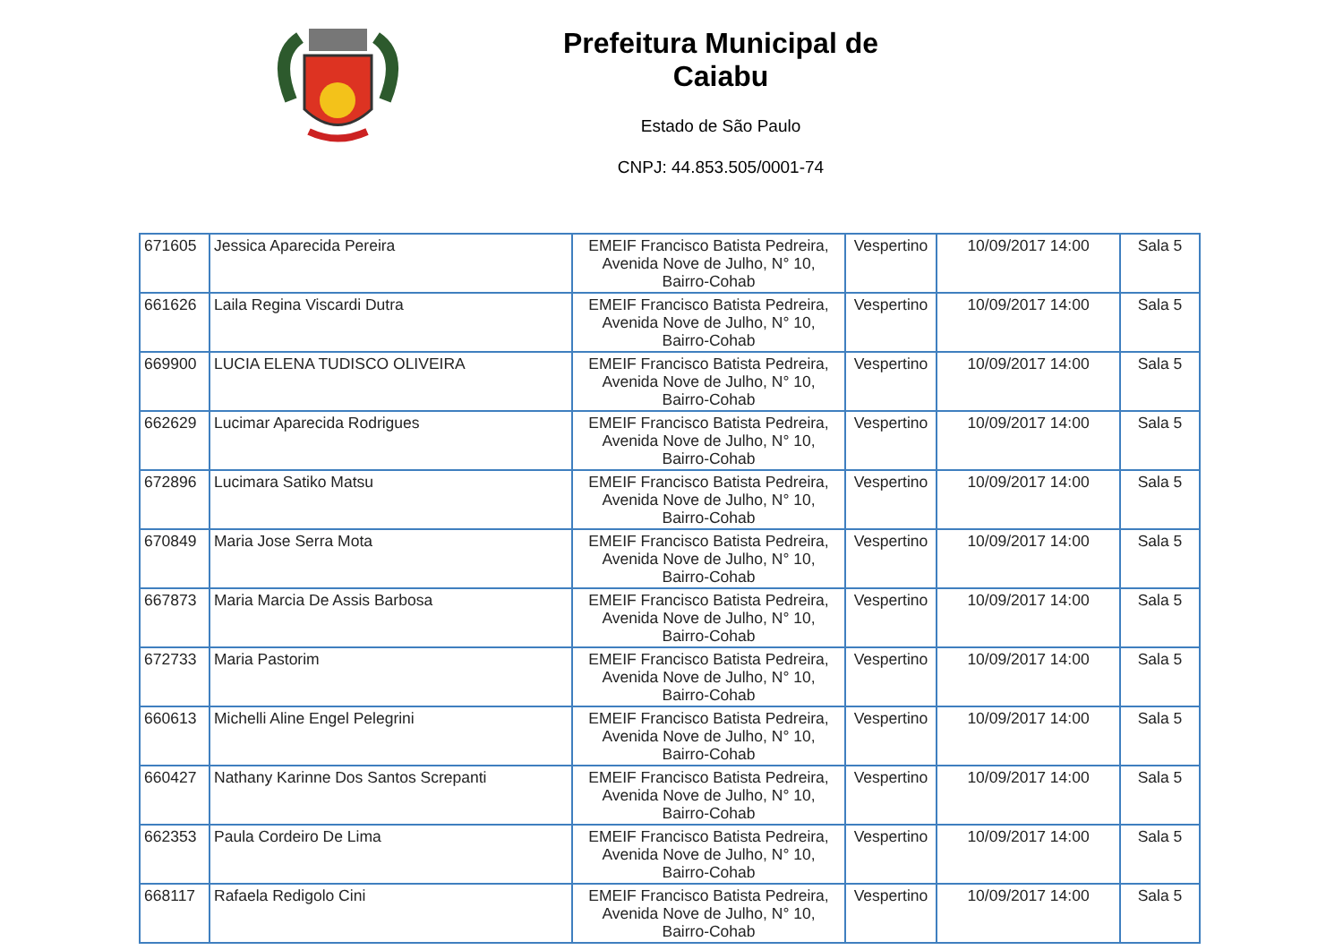Prefeitura Municipal de Caiabu
Estado de São Paulo
CNPJ: 44.853.505/0001-74
| 671605 | Jessica Aparecida Pereira | EMEIF Francisco Batista Pedreira, Avenida Nove de Julho, N° 10, Bairro-Cohab | Vespertino | 10/09/2017 14:00 | Sala 5 |
| 661626 | Laila Regina Viscardi Dutra | EMEIF Francisco Batista Pedreira, Avenida Nove de Julho, N° 10, Bairro-Cohab | Vespertino | 10/09/2017 14:00 | Sala 5 |
| 669900 | LUCIA ELENA TUDISCO OLIVEIRA | EMEIF Francisco Batista Pedreira, Avenida Nove de Julho, N° 10, Bairro-Cohab | Vespertino | 10/09/2017 14:00 | Sala 5 |
| 662629 | Lucimar Aparecida Rodrigues | EMEIF Francisco Batista Pedreira, Avenida Nove de Julho, N° 10, Bairro-Cohab | Vespertino | 10/09/2017 14:00 | Sala 5 |
| 672896 | Lucimara Satiko Matsu | EMEIF Francisco Batista Pedreira, Avenida Nove de Julho, N° 10, Bairro-Cohab | Vespertino | 10/09/2017 14:00 | Sala 5 |
| 670849 | Maria Jose Serra Mota | EMEIF Francisco Batista Pedreira, Avenida Nove de Julho, N° 10, Bairro-Cohab | Vespertino | 10/09/2017 14:00 | Sala 5 |
| 667873 | Maria Marcia De Assis Barbosa | EMEIF Francisco Batista Pedreira, Avenida Nove de Julho, N° 10, Bairro-Cohab | Vespertino | 10/09/2017 14:00 | Sala 5 |
| 672733 | Maria Pastorim | EMEIF Francisco Batista Pedreira, Avenida Nove de Julho, N° 10, Bairro-Cohab | Vespertino | 10/09/2017 14:00 | Sala 5 |
| 660613 | Michelli Aline Engel Pelegrini | EMEIF Francisco Batista Pedreira, Avenida Nove de Julho, N° 10, Bairro-Cohab | Vespertino | 10/09/2017 14:00 | Sala 5 |
| 660427 | Nathany Karinne Dos Santos Screpanti | EMEIF Francisco Batista Pedreira, Avenida Nove de Julho, N° 10, Bairro-Cohab | Vespertino | 10/09/2017 14:00 | Sala 5 |
| 662353 | Paula Cordeiro De Lima | EMEIF Francisco Batista Pedreira, Avenida Nove de Julho, N° 10, Bairro-Cohab | Vespertino | 10/09/2017 14:00 | Sala 5 |
| 668117 | Rafaela Redigolo Cini | EMEIF Francisco Batista Pedreira, Avenida Nove de Julho, N° 10, Bairro-Cohab | Vespertino | 10/09/2017 14:00 | Sala 5 |